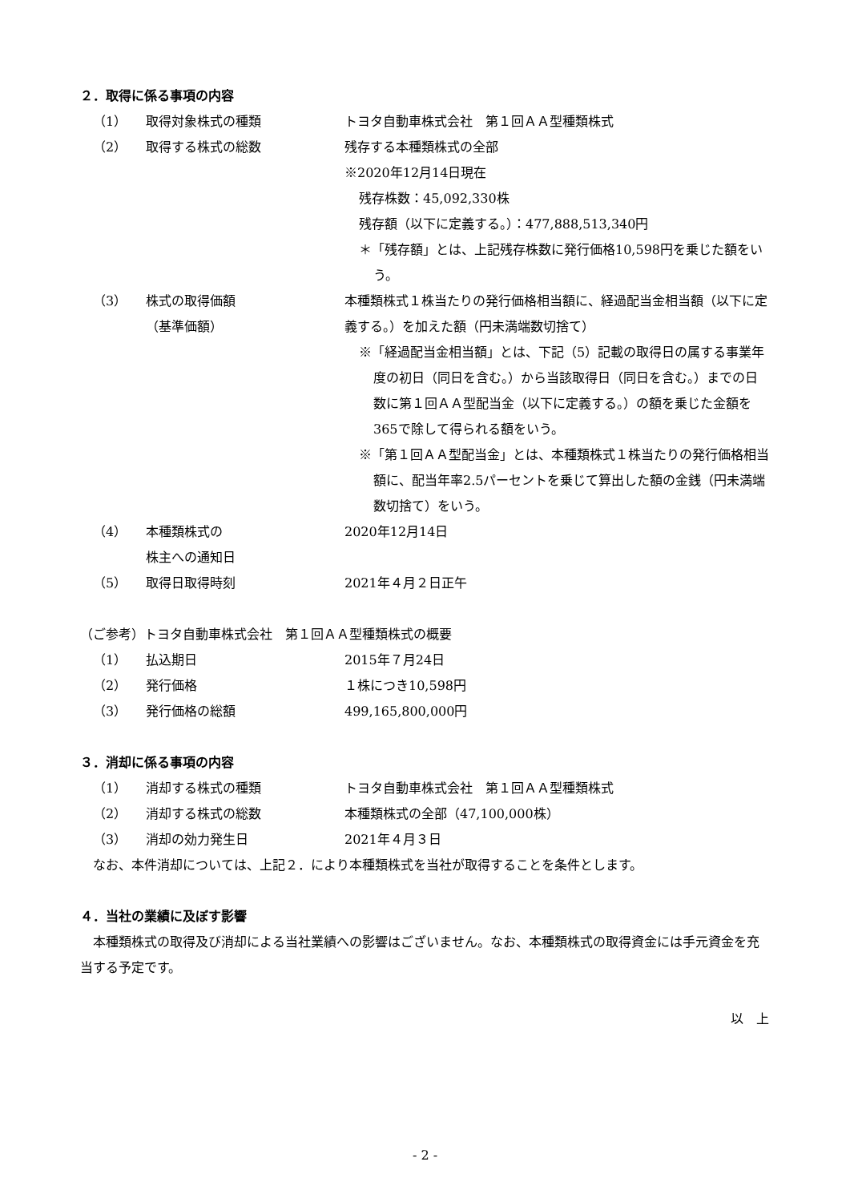２．取得に係る事項の内容
（1） 取得対象株式の種類 トヨタ自動車株式会社　第１回ＡＡ型種類株式
（2） 取得する株式の総数 残存する本種類株式の全部
※2020年12月14日現在
残存株数：45,092,330株
残存額（以下に定義する。）：477,888,513,340円
＊「残存額」とは、上記残存株数に発行価格10,598円を乗じた額をいう。
（3） 株式の取得価額
（基準価額）
本種類株式１株当たりの発行価格相当額に、経過配当金相当額（以下に定義する。）を加えた額（円未満端数切捨て）
※「経過配当金相当額」とは、下記（5）記載の取得日の属する事業年度の初日（同日を含む。）から当該取得日（同日を含む。）までの日数に第１回ＡＡ型配当金（以下に定義する。）の額を乗じた金額を365で除して得られる額をいう。
※「第１回ＡＡ型配当金」とは、本種類株式１株当たりの発行価格相当額に、配当年率2.5パーセントを乗じて算出した額の金銭（円未満端数切捨て）をいう。
（4） 本種類株式の
株主への通知日
2020年12月14日
（5） 取得日取得時刻 2021年４月２日正午
（ご参考）トヨタ自動車株式会社　第１回ＡＡ型種類株式の概要
（1） 払込期日 2015年７月24日
（2） 発行価格 １株につき10,598円
（3） 発行価格の総額 499,165,800,000円
３．消却に係る事項の内容
（1） 消却する株式の種類 トヨタ自動車株式会社　第１回ＡＡ型種類株式
（2） 消却する株式の総数 本種類株式の全部（47,100,000株）
（3） 消却の効力発生日 2021年４月３日
　なお、本件消却については、上記２．により本種類株式を当社が取得することを条件とします。
４．当社の業績に及ぼす影響
　本種類株式の取得及び消却による当社業績への影響はございません。なお、本種類株式の取得資金には手元資金を充当する予定です。
以　上
- 2 -